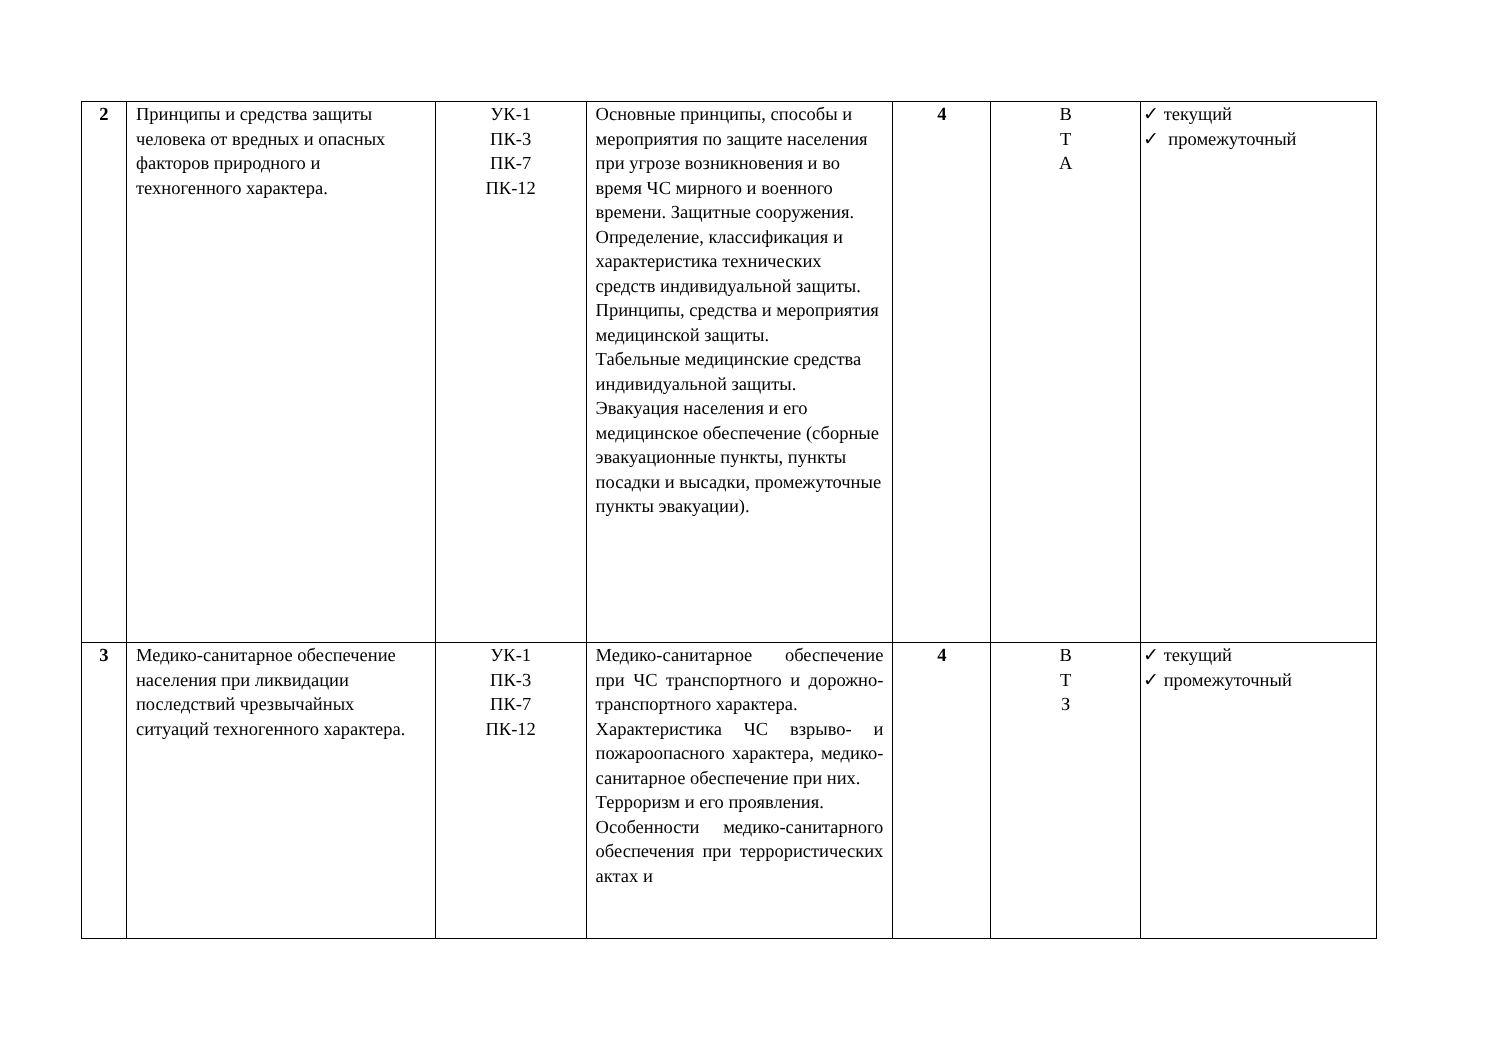| 2 | Принципы и средства защиты человека от вредных и опасных факторов природного и техногенного характера. | УК-1 ПК-3 ПК-7 ПК-12 | Основные принципы, способы и мероприятия по защите населения при угрозе возникновения и во время ЧС мирного и военного времени. Защитные сооружения. Определение, классификация и характеристика технических средств индивидуальной защиты. Принципы, средства и мероприятия медицинской защиты. Табельные медицинские средства индивидуальной защиты. Эвакуация населения и его медицинское обеспечение (сборные эвакуационные пункты, пункты посадки и высадки, промежуточные пункты эвакуации). | 4 | В Т А | ✓ текущий ✓ промежуточный |
| 3 | Медико-санитарное обеспечение населения при ликвидации последствий чрезвычайных ситуаций техногенного характера. | УК-1 ПК-3 ПК-7 ПК-12 | Медико-санитарное обеспечение при ЧС транспортного и дорожно-транспортного характера. Характеристика ЧС взрыво- и пожароопасного характера, медико-санитарное обеспечение при них. Терроризм и его проявления. Особенности медико-санитарного обеспечения при террористических актах и | 4 | В Т З | ✓ текущий ✓ промежуточный |